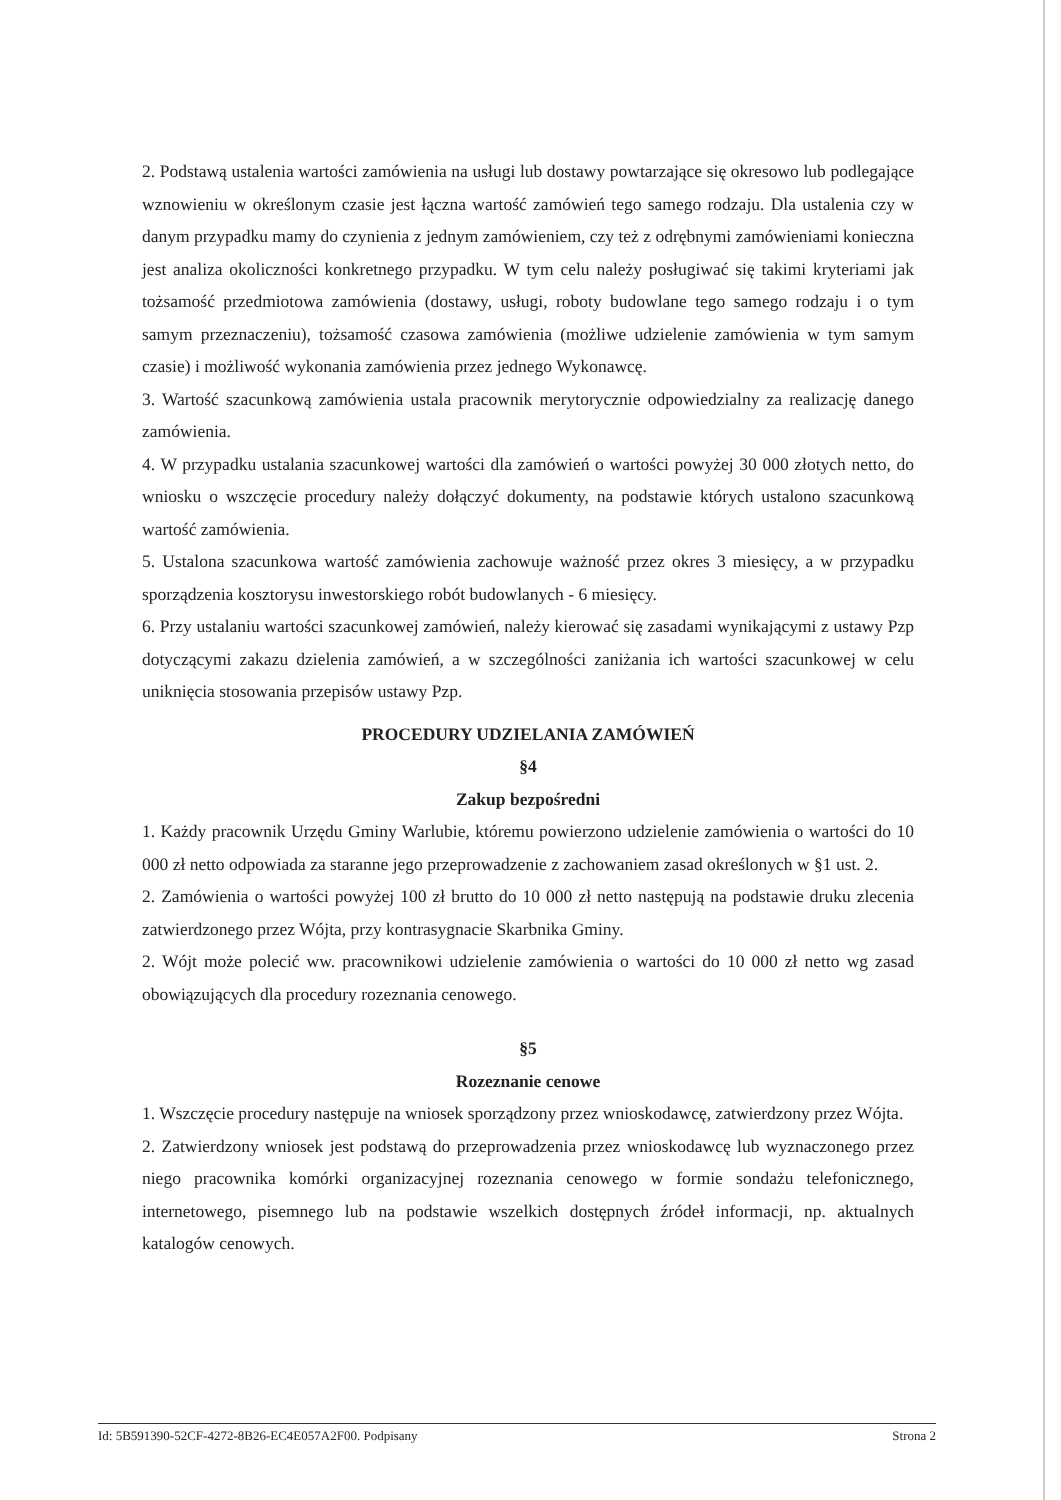2. Podstawą ustalenia wartości zamówienia na usługi lub dostawy powtarzające się okresowo lub podlegające wznowieniu w określonym czasie jest łączna wartość zamówień tego samego rodzaju. Dla ustalenia czy w danym przypadku mamy do czynienia z jednym zamówieniem, czy też z odrębnymi zamówieniami konieczna jest analiza okoliczności konkretnego przypadku. W tym celu należy posługiwać się takimi kryteriami jak tożsamość przedmiotowa zamówienia (dostawy, usługi, roboty budowlane tego samego rodzaju i o tym samym przeznaczeniu), tożsamość czasowa zamówienia (możliwe udzielenie zamówienia w tym samym czasie) i możliwość wykonania zamówienia przez jednego Wykonawcę.
3. Wartość szacunkową zamówienia ustala pracownik merytorycznie odpowiedzialny za realizację danego zamówienia.
4. W przypadku ustalania szacunkowej wartości dla zamówień o wartości powyżej 30 000 złotych netto, do wniosku o wszczęcie procedury należy dołączyć dokumenty, na podstawie których ustalono szacunkową wartość zamówienia.
5. Ustalona szacunkowa wartość zamówienia zachowuje ważność przez okres 3 miesięcy, a w przypadku sporządzenia kosztorysu inwestorskiego robót budowlanych - 6 miesięcy.
6. Przy ustalaniu wartości szacunkowej zamówień, należy kierować się zasadami wynikającymi z ustawy Pzp dotyczącymi zakazu dzielenia zamówień, a w szczególności zaniżania ich wartości szacunkowej w celu uniknięcia stosowania przepisów ustawy Pzp.
PROCEDURY UDZIELANIA ZAMÓWIEŃ
§4
Zakup bezpośredni
1. Każdy pracownik Urzędu Gminy Warlubie, któremu powierzono udzielenie zamówienia o wartości do 10 000 zł netto odpowiada za staranne jego przeprowadzenie z zachowaniem zasad określonych w §1 ust. 2.
2. Zamówienia o wartości powyżej 100 zł brutto do 10 000 zł netto następują na podstawie druku zlecenia zatwierdzonego przez Wójta, przy kontrasygnacie Skarbnika Gminy.
2. Wójt może polecić ww. pracownikowi udzielenie zamówienia o wartości do 10 000 zł netto wg zasad obowiązujących dla procedury rozeznania cenowego.
§5
Rozeznanie cenowe
1. Wszczęcie procedury następuje na wniosek sporządzony przez wnioskodawcę, zatwierdzony przez Wójta.
2. Zatwierdzony wniosek jest podstawą do przeprowadzenia przez wnioskodawcę lub wyznaczonego przez niego pracownika komórki organizacyjnej rozeznania cenowego w formie sondażu telefonicznego, internetowego, pisemnego lub na podstawie wszelkich dostępnych źródeł informacji, np. aktualnych katalogów cenowych.
Id: 5B591390-52CF-4272-8B26-EC4E057A2F00. Podpisany Strona 2